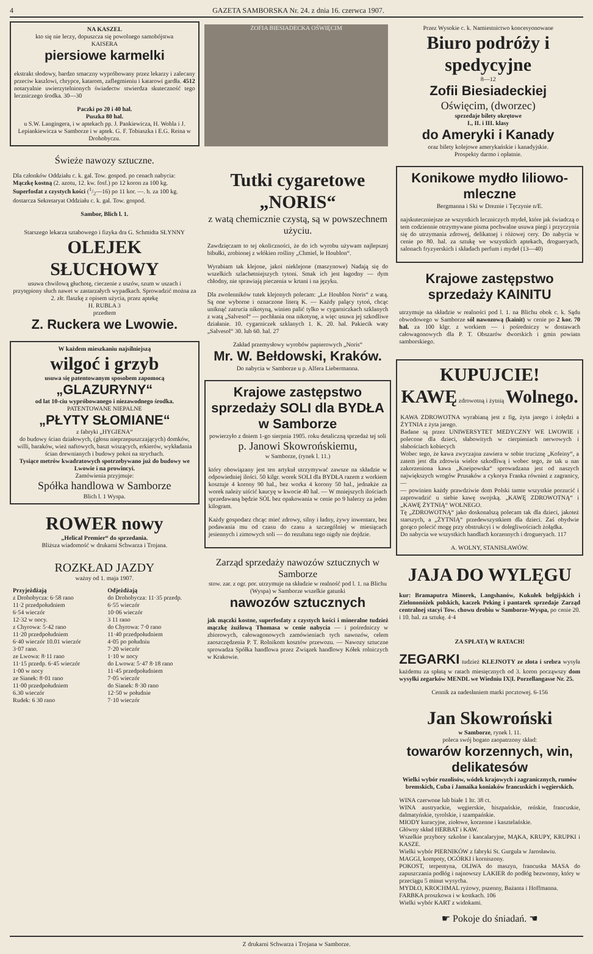4 GAZETA SAMBORSKA Nr. 24. z dnia 16. czerwca 1907.
NA KASZEL
kto się nie leczy, dopuszcza się powolnego samobójstwa
KAISERA
piersiowe karmelki
ekstrakt słodowy, bardzo smaczny wypróbowany przez lekarzy i zalecany przeciw kaszlowi, chrypce, katarom, zaflegmieniu i katarowi gardła. 4512 notaryalnie uwierzytelnionych świadectw stwierdza skuteczność tego leczniczego środka. 30—30
Paczki po 20 i 40 hal.
Puszka 80 hal.
u S.W. Langingera, i w aptekach pp. J. Pankiewicza, H. Wohla i J. Lepiankiewicza w Samborze i w aptek. G. F. Tobiaszka i E.G. Reina w Drohobyczu.
Świeże nawozy sztuczne.
Dla członków Oddziału c. k. gal. Tow. gospod. po cenach nabycia:
Mączkę kostną (2. azotu, 12. kw. fosf.) po 12 koron za 100 kg.
Superfosfat z czystych kości (1/2—16) po 11 kor. —. h. za 100 kg.
dostarcza Sekretaryat Oddziału c. k. gal. Tow. gospod.
Sambor, Blich l. 1.
Starszego lekarza sztabowego i fizyka dra G. Schmidta SŁYNNY
OLEJEK SŁUCHOWY
usuwa chwilową głuchotę, cieczenie z uszów, szum w uszach i przytępiony słuch nawet w zastarzałych wypadkach. Sprowadzić można za 2. złr. flaszkę z opisem użycia, przez aptekę
H. RUBLA 3
przedtem
Z. Ruckera we Lwowie.
W każdem mieszkaniu najsilniejszą
wilgoć i grzyb
usuwa się patentowanym sposobem zapomocą
„GLAZURYNY“
od lat 10-ciu wypróbowanego i niezawodnego środka.
PATENTOWANE NIEPALNE
„PŁYTY SŁOMIANE“
z fabryki „HYGIENA“
do budowy ścian działowych, (głosu nieprzepuszczających) domków, willi, baraków, wież naftowych, baszt wiszących, erkierów, wykładania ścian drewnianych i budowy pokoi na strychach.
Tysiące metrów kwadratowych spotrzebywano już do budowy we Lwowie i na prowincyi.
Zamówienia przyjmuje:
Spółka handlowa w Samborze
Blich l. 1 Wyspa.
ROWER nowy
„Helical Premier“ do sprzedania.
Bliższa wiadomość w drukarni Schwarza i Trojana.
ROZKŁAD JAZDY
ważny od 1. maja 1907.
Przyjeżdżają
z Drohobycza: 6·58 rano
11·2 przedpołudniem
6·54 wieczór
12·32 w nocy.
z Chyrowa: 5·42 rano
11·20 przedpołudniem
6·40 wieczór 10.01 wieczór
3·07 rano.
ze Lwowa: 8·11 rano
11·15 przedp. 6·45 wieczór
1·00 w nocy
ze Sianek: 8·01 rano
11·00 przedpołudniem
6.30 wieczór
Rudek: 6 30 rano
Odjeżdżają
do Drohobycza: 11·35 przedp.
6·55 wieczór
10·06 wieczór
3 11 rano
do Chyrowa: 7·0 rano
11·40 przedpołudniem
4·05 po południu
7·20 wieczór
1·10 w nocy
do Lwowa: 5·47 8·18 rano
11·45 przedpołudniem
7·05 wieczór
do Sianek: 8·30 rano
12·50 w południe
7·10 wieczór
ZOFIA BIESIADECKA OŚWIĘCIM
Przez Wysokie c. k. Namiestnictwo koncesyonowane
Biuro podróży i spedycyjne
8—12
Zofii Biesiadeckiej
Oświęcim, (dworzec)
sprzedaje bilety okrętowe
I., II. i III. klasy
do Ameryki i Kanady
oraz bilety kolejowe amerykańskie i kanadyjskie.
Prospekty darmo i opłatnie.
Tutki cygaretowe
„NORIS“
z watą chemicznie czystą, są w powszechnem użyciu.
Zawdzięczam to tej okoliczności, że do ich wyrobu używam najlepszej bibułki, zrobionej z włókien rośliny „Chmiel, le Houblon“.
Wyrabiam tak klejone, jakoi nieklejone (maszynowe) Nadają się do wszelkich szlachetniejszych tytoni. Smak ich jest łagodny — dym chłodny, nie sprawiają pieczenia w krtani i na języku.
Dla zwolenników tutek klejonych polecam: „Le Houblon Noris“ z watą. Są one wyborne i oznaczone literą K. — Każdy palący tytoń, chcąc uniknąć zatrucia nikotyną, winien palić tylko w cygarniczkach szklanych z watą „Salvesol“ — pochłania ona nikotynę, a więc usuwa jej szkodliwe działanie. 10. cygarniczek szklanych 1. K. 20. hal. Pakiecik waty „Salvesol“ 30. lub 60. hal. 27
Zakład przemysłowy wyrobów papierowych „Noris“
Mr. W. Bełdowski, Kraków.
Do nabycia w Samborze u p. Alfera Liebermanna.
Krajowe zastępstwo sprzedaży SOLI dla BYDŁA w Samborze
powierzyło z dniem 1-go sierpnia 1905. roku detaliczną sprzedaż tej soli
p. Janowi Skowrońskiemu,
w Samborze, (rynek l. 11.)
który obowiązany jest ten artykuł utrzymywać zawsze na składzie w odpowiedniej ilości. 50 kilgr. worek SOLI dla BYDŁA razem z workiem kosztuje 4 korony 90 hal., bez worka 4 korony 50 hal., jednakże za worek należy uiścić kaucyę w kwocie 40 hal. — W mniejszych ilościach sprzedawaną będzie SÓL bez opakowania w cenie po 9 halerzy za jeden kilogram.
Każdy gospodarz chcąc mieć zdrowy, silny i ładny, żywy inwentarz, bez podawania mu od czasu do czasu a szczególniej w miesiącach jesiennych i zimowych soli — do rezultatu tego nigdy nie dojdzie.
Zarząd sprzedaży nawozów sztucznych w Samborze
stow. zar. z ogr. por. utrzymuje na składzie w realność pod l. 1. na Blichu (Wyspa) w Samborze wszelkie gatunki
nawozów sztucznych
jak mączki kostne, superfosfaty z czystych kości i mineralne tudzież mączkę żużlową Thomasa w cenie nabycia — i pośredniczy w zbiorowych, całowagonowych zamówieniach tych nawozów, celem zaoszczędzenia P. T. Rolnikom kosztów przewozu. — Nawozy sztuczne sprowadza Spółka handlowa przez Związek handlowy Kółek rolniczych w Krakowie.
Konikowe mydło liliowo-mleczne
Bergmanna i Ski w Dreznie i Tęczynie n/E.
najskuteczniejsze ze wszystkich leczniczych mydeł, które jak świadczą o tem codziennie otrzymywane pisma pochwalne usuwa piegi i przyczynia się do utrzymania zdrowej, delikatnej i różowej cery. Do nabycia w cenie po 80. hal. za sztukę we wszystkich aptekach, drogueryach, salonach fryzyerskich i składach perfum i mydeł (13—40)
Krajowe zastępstwo sprzedaży KAINITU
utrzymuje na składzie w realności pod l. 1. na Blichu obok c. k. Sądu obwodowego w Samborze sól nawozową (kainit) w cenie po 2 kor. 70 hal. za 100 klgr. z workiem — i pośredniczy w dostawach całowagonowych dla P. T. Obszarów dworskich i gmin powiatn samborskiego.
KUPUJCIE!
KAWĘ zdrowotną i żytnią Wolnego.
KAWA ZDROWOTNA wyrabianą jest z fig, żyta jarego i żołędzi a ŻYTNIA z żyta jarego.
Badane są przez UNIWERSYTET MEDYCZNY WE LWOWIE i polecone dla dzieci, słabowitych w cierpieniach nerwowych i słabościach kobiecych
Wobec tego, że kawa zwyczajna zawiera w sobie truciznę „Kofeiny“, a zatem jest dla zdrowia wielce szkodliwą i wobec tego, że tak u nas zakorzeniona kawa „Kneipowska“ sprowadzana jest od naszych największych wrogów Prusaków a cykorya Franka również z zagranicy, —
— powinien każdy prawdziwie dom Polski tamte wszystkie porzucić i zaprowadzić u siebie kawę swojską. „KAWĘ ZDROWOTNĄ“ i „KAWĘ ŻYTNIĄ“ WOLNEGO.
Tę „ZDROWOTNĄ“ jako doskonalszą polecam tak dla dzieci, jakoteż starszych, a „ŻYTNIĄ“ przedewszystkiem dla dzieci. Zaś obydwie gorąco polecić mogę przy obstrukcyi i w dolegliwościach żołądka.
Do nabycia we wszystkich handlach korzennych i drogueryach. 117
A. WOLNY, STANISŁAWÓW.
JAJA DO WYLĘGU
kur: Bramaputra Minorek, Langshanów, Kukułek belgijskich i Zielononóżek polskich, kaczek Peking i pantarek sprzedaje Zarząd centralnej stacyi Tow. chowu drobiu w Samborze-Wyspa, po cenie 20. i 10. hal. za sztukę. 4·4
ZA SPŁATĄ W RATACH!
ZEGARKI tudzież KLEJNOTY ze złota i srebra wysyła każdemu za spłatą w ratach miesięcznych od 3. koron począwszy dom wysyłki zegarków MENDL we Wiedniu IX|I. Porzellangasse Nr. 25.
Cennik za nadesłaniem marki pocztowej. 6-156
Jan Skowroński
w Samborze, rynek l. 11.
poleca swój bogato zaopatrzony skład:
towarów korzennych, win, delikatesów
Wielki wybór rozolisów, wódek krajowych i zagranicznych, rumów bremskich, Cuba i Jamaika koniaków francuskich i węgierskich.
WINA czerwone lub białe 1 ltr. 38 ct.
WINA austryackie, węgierskie, hiszpańskie, reńskie, francuskie, dalmatyńskie, tyrolskie, i szampańskie.
MIODY kuracyjne, ziołowe, korzenne i kasztelańskie.
Główny skład HERBAT i KAW.
Wszelkie przybory szkolne i kancalaryjne, MĄKA, KRUPY, KRUPKI i KASZE.
Wielki wybór PIERNIKÓW z fabryki St. Gurgula w Jarosławiu.
MAGGI, kompoty, OGÓRKI i korniszony.
POKOST, terpentyna, OLIWA do maszyn, francuska MASA do zapuszczania podłóg i najnowszy LAKIER do podłóg bezwonny, który w przeciągu 5 minut wysycha.
MYDŁO, KROCHMAL ryżowy, pszenny, Bażanta i Hoffmanna.
FARBKA proszkowa i w kostkach. 106
Wielki wybór KART z widokami.
☛ Pokoje do śniadań. ☚
Z drukarni Schwarza i Trojana w Samborze.